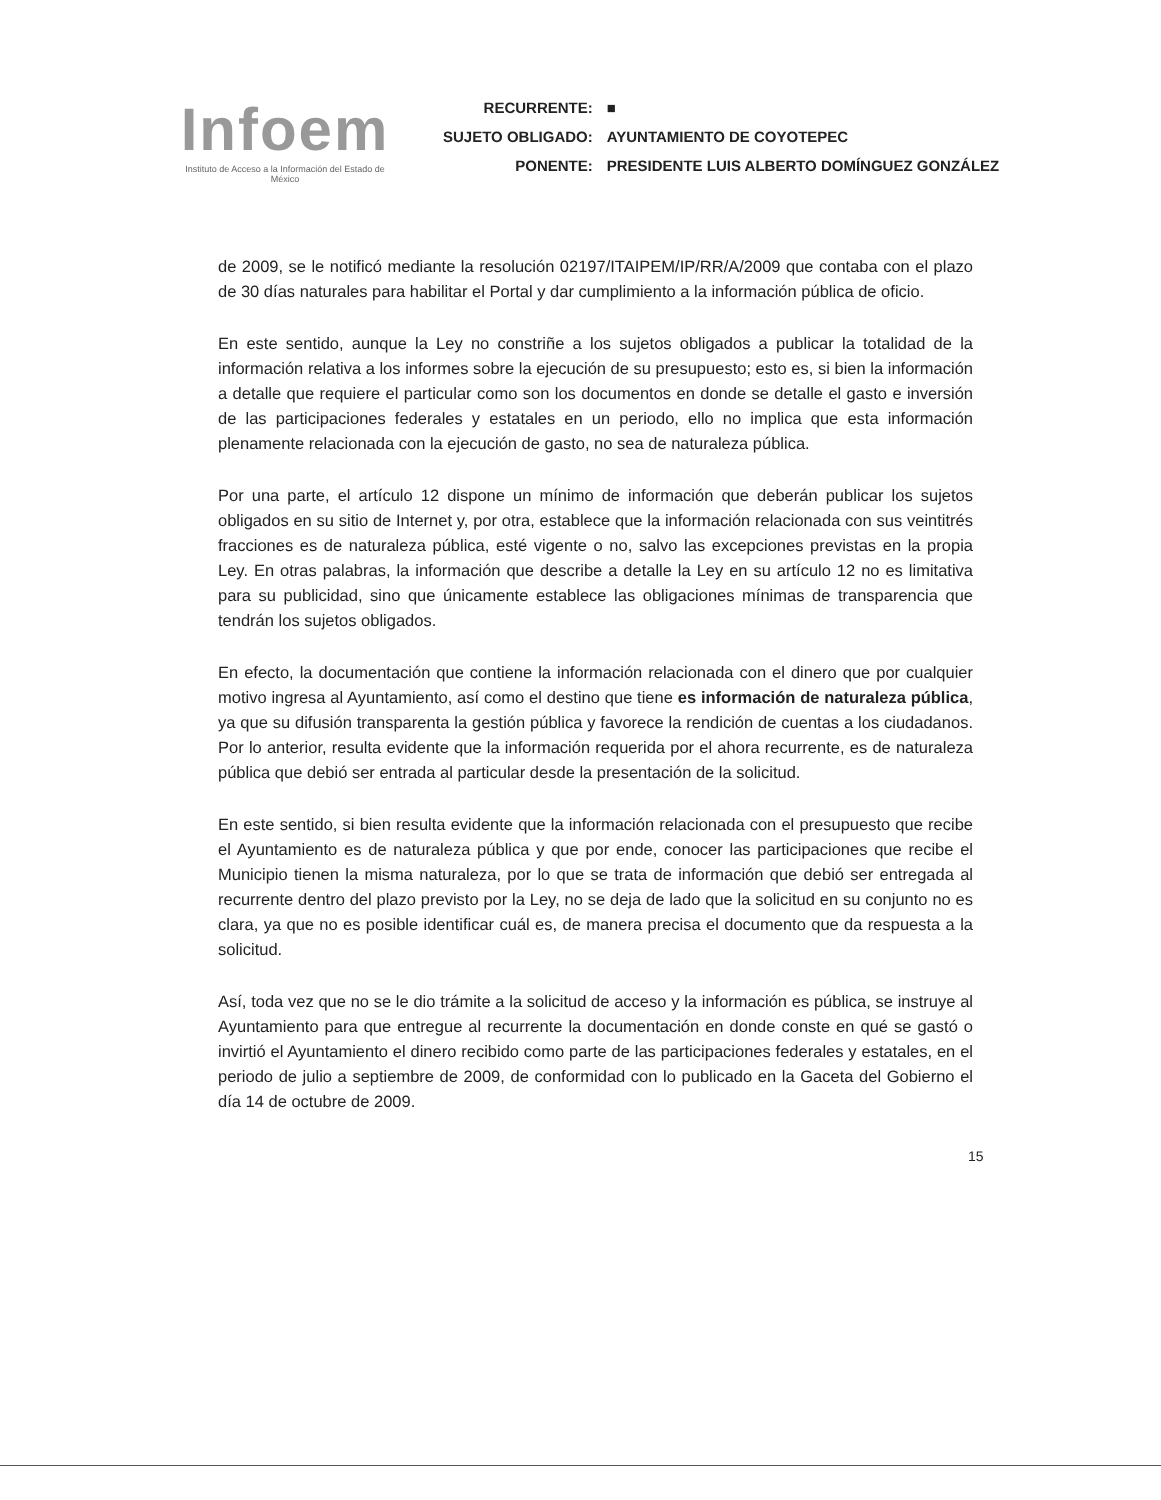Infoem
Instituto de Acceso a la Información del Estado de México
| RECURRENTE: | ■ |
| SUJETO OBLIGADO: | AYUNTAMIENTO DE COYOTEPEC |
| PONENTE: | PRESIDENTE LUIS ALBERTO DOMÍNGUEZ GONZÁLEZ |
de 2009, se le notificó mediante la resolución 02197/ITAIPEM/IP/RR/A/2009 que contaba con el plazo de 30 días naturales para habilitar el Portal y dar cumplimiento a la información pública de oficio.
En este sentido, aunque la Ley no constriñe a los sujetos obligados a publicar la totalidad de la información relativa a los informes sobre la ejecución de su presupuesto; esto es, si bien la información a detalle que requiere el particular como son los documentos en donde se detalle el gasto e inversión de las participaciones federales y estatales en un periodo, ello no implica que esta información plenamente relacionada con la ejecución de gasto, no sea de naturaleza pública.
Por una parte, el artículo 12 dispone un mínimo de información que deberán publicar los sujetos obligados en su sitio de Internet y, por otra, establece que la información relacionada con sus veintitrés fracciones es de naturaleza pública, esté vigente o no, salvo las excepciones previstas en la propia Ley. En otras palabras, la información que describe a detalle la Ley en su artículo 12 no es limitativa para su publicidad, sino que únicamente establece las obligaciones mínimas de transparencia que tendrán los sujetos obligados.
En efecto, la documentación que contiene la información relacionada con el dinero que por cualquier motivo ingresa al Ayuntamiento, así como el destino que tiene es información de naturaleza pública, ya que su difusión transparenta la gestión pública y favorece la rendición de cuentas a los ciudadanos. Por lo anterior, resulta evidente que la información requerida por el ahora recurrente, es de naturaleza pública que debió ser entrada al particular desde la presentación de la solicitud.
En este sentido, si bien resulta evidente que la información relacionada con el presupuesto que recibe el Ayuntamiento es de naturaleza pública y que por ende, conocer las participaciones que recibe el Municipio tienen la misma naturaleza, por lo que se trata de información que debió ser entregada al recurrente dentro del plazo previsto por la Ley, no se deja de lado que la solicitud en su conjunto no es clara, ya que no es posible identificar cuál es, de manera precisa el documento que da respuesta a la solicitud.
Así, toda vez que no se le dio trámite a la solicitud de acceso y la información es pública, se instruye al Ayuntamiento para que entregue al recurrente la documentación en donde conste en qué se gastó o invirtió el Ayuntamiento el dinero recibido como parte de las participaciones federales y estatales, en el periodo de julio a septiembre de 2009, de conformidad con lo publicado en la Gaceta del Gobierno el día 14 de octubre de 2009.
15